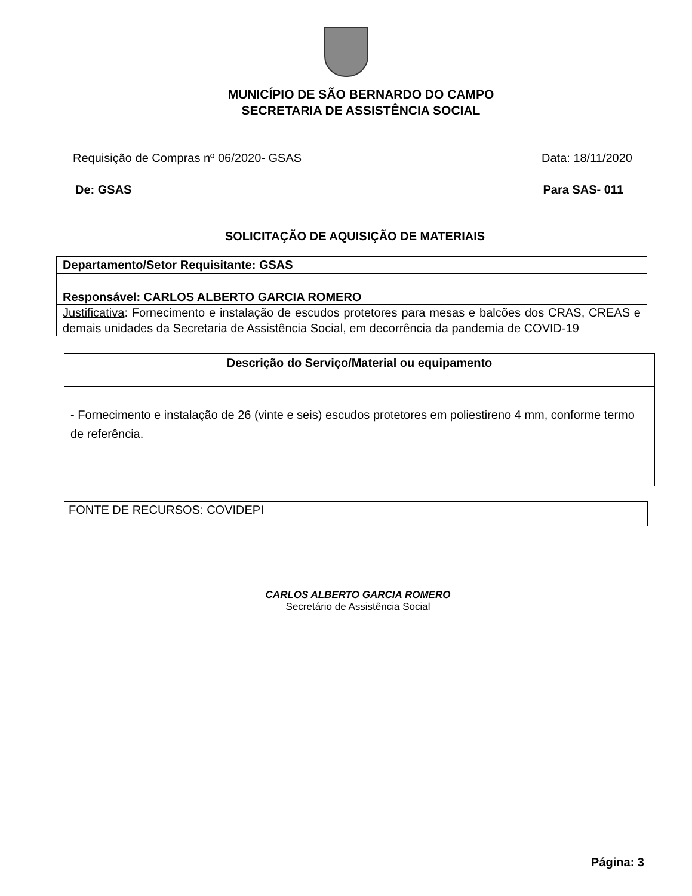MUNICÍPIO DE SÃO BERNARDO DO CAMPO
SECRETARIA DE ASSISTÊNCIA SOCIAL
Requisição de Compras nº 06/2020- GSAS Data: 18/11/2020
De: GSAS Para SAS- 011
SOLICITAÇÃO DE AQUISIÇÃO DE MATERIAIS
| Departamento/Setor Requisitante: GSAS |
| Responsável: CARLOS ALBERTO GARCIA ROMERO |
| Justificativa : Fornecimento e instalação de escudos protetores para mesas e balcões dos CRAS, CREAS e demais unidades da Secretaria de Assistência Social, em decorrência da pandemia de COVID-19 |
| Descrição do Serviço/Material ou equipamento |
| --- |
| - Fornecimento e instalação de 26 (vinte e seis) escudos protetores em poliestireno 4 mm, conforme termo de referência. |
| FONTE DE RECURSOS: COVIDEPI |
CARLOS ALBERTO GARCIA ROMERO
Secretário de Assistência Social
Página: 3